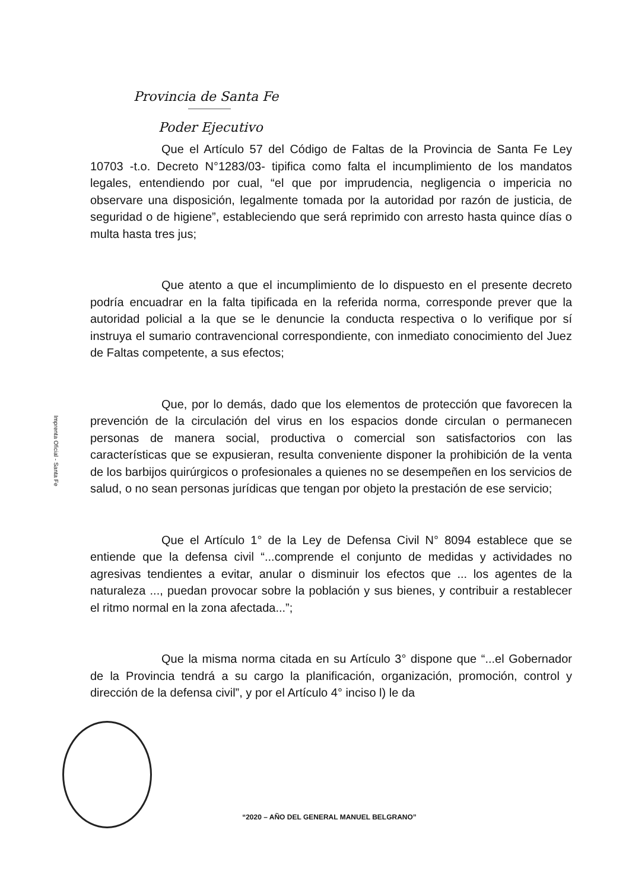Provincia de Santa Fe
Poder Ejecutivo
Que el Artículo 57 del Código de Faltas de la Provincia de Santa Fe Ley 10703 -t.o. Decreto N°1283/03- tipifica como falta el incumplimiento de los mandatos legales, entendiendo por cual, “el que por imprudencia, negligencia o impericia no observare una disposición, legalmente tomada por la autoridad por razón de justicia, de seguridad o de higiene”, estableciendo que será reprimido con arresto hasta quince días o multa hasta tres jus;
Que atento a que el incumplimiento de lo dispuesto en el presente decreto podría encuadrar en la falta tipificada en la referida norma, corresponde prever que la autoridad policial a la que se le denuncie la conducta respectiva o lo verifique por sí instruya el sumario contravencional correspondiente, con inmediato conocimiento del Juez de Faltas competente, a sus efectos;
Que, por lo demás, dado que los elementos de protección que favorecen la prevención de la circulación del virus en los espacios donde circulan o permanecen personas de manera social, productiva o comercial son satisfactorios con las características que se expusieran, resulta conveniente disponer la prohibición de la venta de los barbijos quirúrgicos o profesionales a quienes no se desempeñen en los servicios de salud, o no sean personas jurídicas que tengan por objeto la prestación de ese servicio;
Que el Artículo 1° de la Ley de Defensa Civil N° 8094 establece que se entiende que la defensa civil “...comprende el conjunto de medidas y actividades no agresivas tendientes a evitar, anular o disminuir los efectos que ... los agentes de la naturaleza ..., puedan provocar sobre la población y sus bienes, y contribuir a restablecer el ritmo normal en la zona afectada...”;
Que la misma norma citada en su Artículo 3° dispone que “...el Gobernador de la Provincia tendrá a su cargo la planificación, organización, promoción, control y dirección de la defensa civil”, y por el Artículo 4° inciso l) le da
Imprenta Oficial - Santa Fe
“2020 – AÑO DEL GENERAL MANUEL BELGRANO”